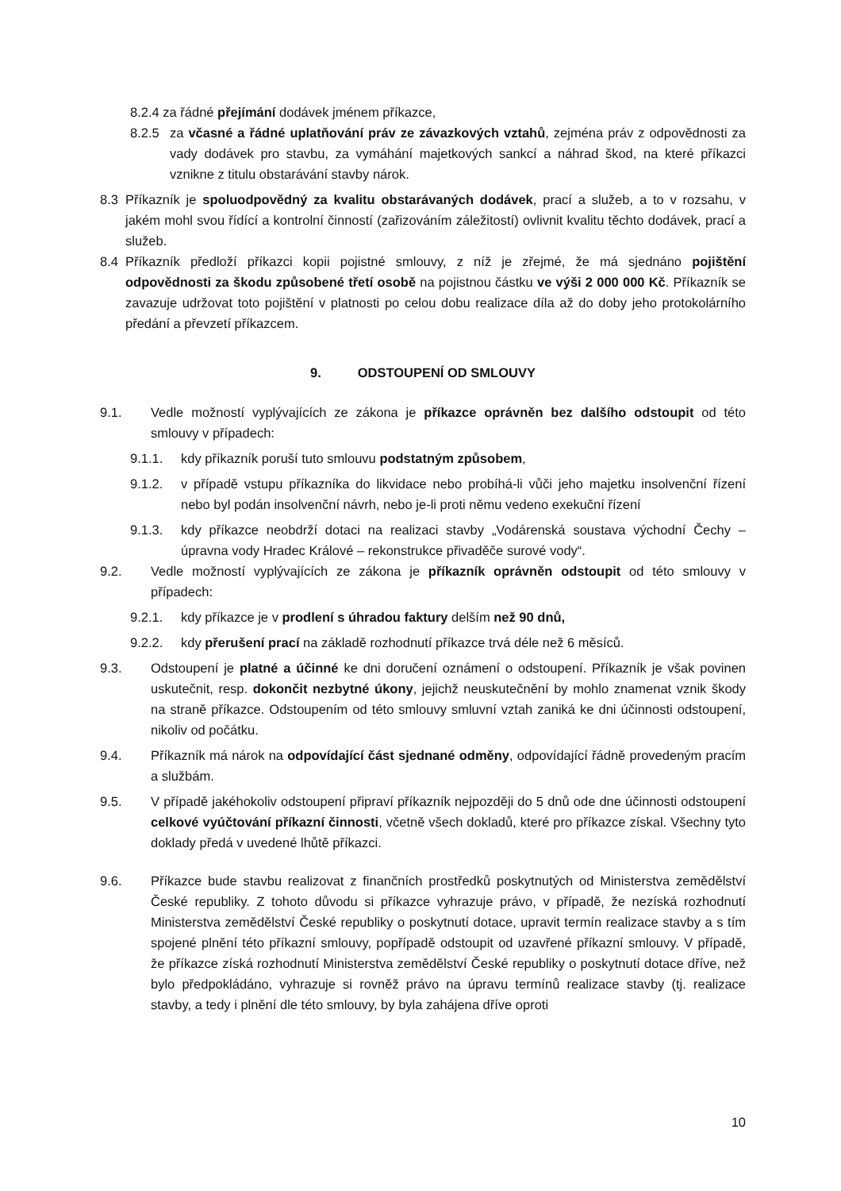8.2.4 za řádné přejímání dodávek jménem příkazce,
8.2.5 za včasné a řádné uplatňování práv ze závazkových vztahů, zejména práv z odpovědnosti za vady dodávek pro stavbu, za vymáhání majetkových sankcí a náhrad škod, na které příkazci vznikne z titulu obstarávání stavby nárok.
8.3 Příkazník je spoluodpovědný za kvalitu obstarávaných dodávek, prací a služeb, a to v rozsahu, v jakém mohl svou řídící a kontrolní činností (zařizováním záležitostí) ovlivnit kvalitu těchto dodávek, prací a služeb.
8.4 Příkazník předloží příkazci kopii pojistné smlouvy, z níž je zřejmé, že má sjednáno pojištění odpovědnosti za škodu způsobené třetí osobě na pojistnou částku ve výši 2 000 000 Kč. Příkazník se zavazuje udržovat toto pojištění v platnosti po celou dobu realizace díla až do doby jeho protokolárního předání a převzetí příkazcem.
9. ODSTOUPENÍ OD SMLOUVY
9.1. Vedle možností vyplývajících ze zákona je příkazce oprávněn bez dalšího odstoupit od této smlouvy v případech:
9.1.1. kdy příkazník poruší tuto smlouvu podstatným způsobem,
9.1.2. v případě vstupu příkazníka do likvidace nebo probíhá-li vůči jeho majetku insolvenční řízení nebo byl podán insolvenční návrh, nebo je-li proti němu vedeno exekuční řízení
9.1.3. kdy příkazce neobdrží dotaci na realizaci stavby „Vodárenská soustava východní Čechy – úpravna vody Hradec Králové – rekonstrukce přivaděče surové vody“.
9.2. Vedle možností vyplývajících ze zákona je příkazník oprávněn odstoupit od této smlouvy v případech:
9.2.1. kdy příkazce je v prodlení s úhradou faktury delším než 90 dnů,
9.2.2. kdy přerušení prací na základě rozhodnutí příkazce trvá déle než 6 měsíců.
9.3. Odstoupení je platné a účinné ke dni doručení oznámení o odstoupení. Příkazník je však povinen uskutečnit, resp. dokončit nezbytné úkony, jejichž neuskutečnění by mohlo znamenat vznik škody na straně příkazce. Odstoupením od této smlouvy smluvní vztah zaniká ke dni účinnosti odstoupení, nikoliv od počátku.
9.4. Příkazník má nárok na odpovídající část sjednané odměny, odpovídající řádně provedeným pracím a službám.
9.5. V případě jakéhokoliv odstoupení připraví příkazník nejpozději do 5 dnů ode dne účinnosti odstoupení celkové vyúčtování příkazní činnosti, včetně všech dokladů, které pro příkazce získal. Všechny tyto doklady předá v uvedené lhůtě příkazci.
9.6. Příkazce bude stavbu realizovat z finančních prostředků poskytnutých od Ministerstva zemědělství České republiky. Z tohoto důvodu si příkazce vyhrazuje právo, v případě, že nezíská rozhodnutí Ministerstva zemědělství České republiky o poskytnutí dotace, upravit termín realizace stavby a s tím spojené plnění této příkazní smlouvy, popřípadě odstoupit od uzavřené příkazní smlouvy. V případě, že příkazce získá rozhodnutí Ministerstva zemědělství České republiky o poskytnutí dotace dříve, než bylo předpokládáno, vyhrazuje si rovněž právo na úpravu termínů realizace stavby (tj. realizace stavby, a tedy i plnění dle této smlouvy, by byla zahájena dříve oproti
10